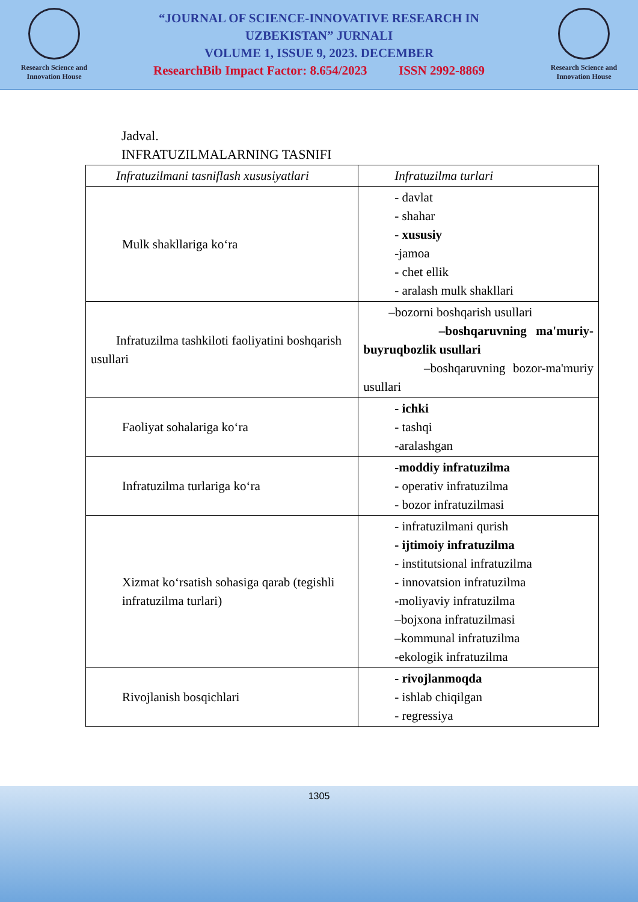Research Science and Innovation House
“JOURNAL OF SCIENCE-INNOVATIVE RESEARCH IN
UZBEKISTAN” JURNALI
VOLUME 1, ISSUE 9, 2023. DECEMBER
ResearchBib Impact Factor: 8.654/2023 ISSN 2992-8869
Research Science and Innovation House
Jadval.
INFRATUZILMALARNING TASNIFI
| Infratuzilmani tasniflash xususiyatlari | Infratuzilma turlari |
| Mulk shakllariga ko‘ra | - davlat - shahar - xususiy -jamoa - chet ellik - aralash mulk shakllari |
| Infratuzilma tashkiloti faoliyatini boshqarish usullari | –bozorni boshqarish usullari –boshqaruvning ma'muriy-buyruqbozlik usullari –boshqaruvning bozor-ma'muriy usullari |
| Faoliyat sohalariga ko‘ra | - ichki - tashqi -aralashgan |
| Infratuzilma turlariga ko‘ra | -moddiy infratuzilma - operativ infratuzilma - bozor infratuzilmasi |
| Xizmat ko‘rsatish sohasiga qarab (tegishli infratuzilma turlari) | - infratuzilmani qurish - ijtimoiy infratuzilma - institutsional infratuzilma - innovatsion infratuzilma -moliyaviy infratuzilma –bojxona infratuzilmasi –kommunal infratuzilma -ekologik infratuzilma |
| Rivojlanish bosqichlari | - rivojlanmoqda - ishlab chiqilgan - regressiya |
1305